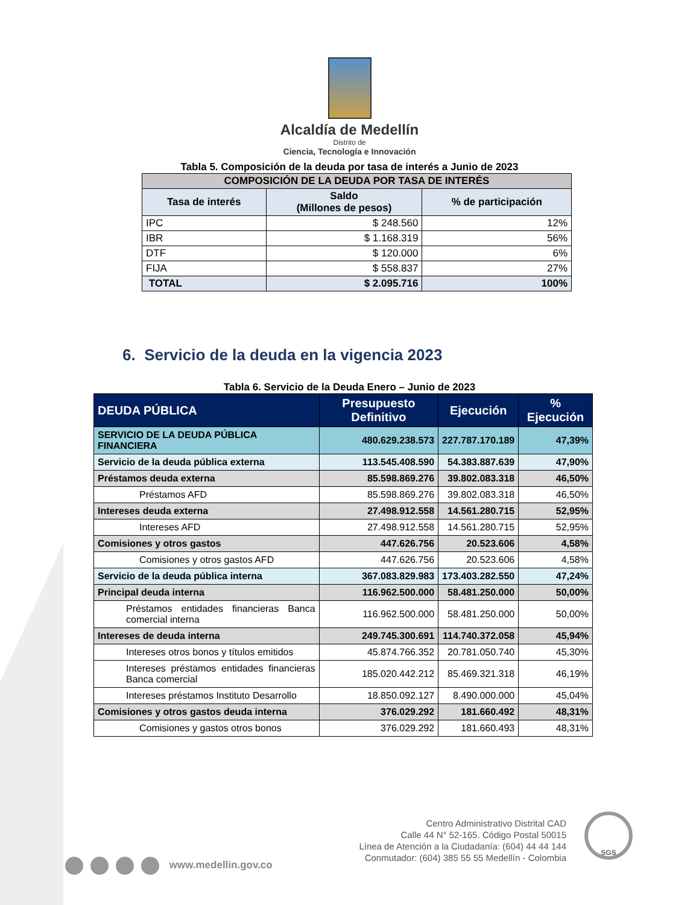Alcaldía de Medellín
Distrito de
Ciencia, Tecnología e Innovación
Tabla 5. Composición de la deuda por tasa de interés a Junio de 2023
| COMPOSICIÓN DE LA DEUDA POR TASA DE INTERÉS | | |
| --- | --- | --- |
| Tasa de interés | Saldo (Millones de pesos) | % de participación |
| IPC | $ 248.560 | 12% |
| IBR | $ 1.168.319 | 56% |
| DTF | $ 120.000 | 6% |
| FIJA | $ 558.837 | 27% |
| TOTAL | $ 2.095.716 | 100% |
6. Servicio de la deuda en la vigencia 2023
Tabla 6. Servicio de la Deuda Enero – Junio de 2023
| DEUDA PÚBLICA | Presupuesto Definitivo | Ejecución | % Ejecución |
| --- | --- | --- | --- |
| SERVICIO DE LA DEUDA PÚBLICA FINANCIERA | 480.629.238.573 | 227.787.170.189 | 47,39% |
| Servicio de la deuda pública externa | 113.545.408.590 | 54.383.887.639 | 47,90% |
| Préstamos deuda externa | 85.598.869.276 | 39.802.083.318 | 46,50% |
| Préstamos AFD | 85.598.869.276 | 39.802.083.318 | 46,50% |
| Intereses deuda externa | 27.498.912.558 | 14.561.280.715 | 52,95% |
| Intereses AFD | 27.498.912.558 | 14.561.280.715 | 52,95% |
| Comisiones y otros gastos | 447.626.756 | 20.523.606 | 4,58% |
| Comisiones y otros gastos AFD | 447.626.756 | 20.523.606 | 4,58% |
| Servicio de la deuda pública interna | 367.083.829.983 | 173.403.282.550 | 47,24% |
| Principal deuda interna | 116.962.500.000 | 58.481.250.000 | 50,00% |
| Préstamos entidades financieras Banca comercial interna | 116.962.500.000 | 58.481.250.000 | 50,00% |
| Intereses de deuda interna | 249.745.300.691 | 114.740.372.058 | 45,94% |
| Intereses otros bonos y títulos emitidos | 45.874.766.352 | 20.781.050.740 | 45,30% |
| Intereses préstamos entidades financieras Banca comercial | 185.020.442.212 | 85.469.321.318 | 46,19% |
| Intereses préstamos Instituto Desarrollo | 18.850.092.127 | 8.490.000.000 | 45,04% |
| Comisiones y otros gastos deuda interna | 376.029.292 | 181.660.492 | 48,31% |
| Comisiones y gastos otros bonos | 376.029.292 | 181.660.493 | 48,31% |
www.medellin.gov.co
Centro Administrativo Distrital CAD
Calle 44 N° 52-165. Código Postal 50015
Línea de Atención a la Ciudadanía: (604) 44 44 144
Conmutador: (604) 385 55 55 Medellín - Colombia
SGS